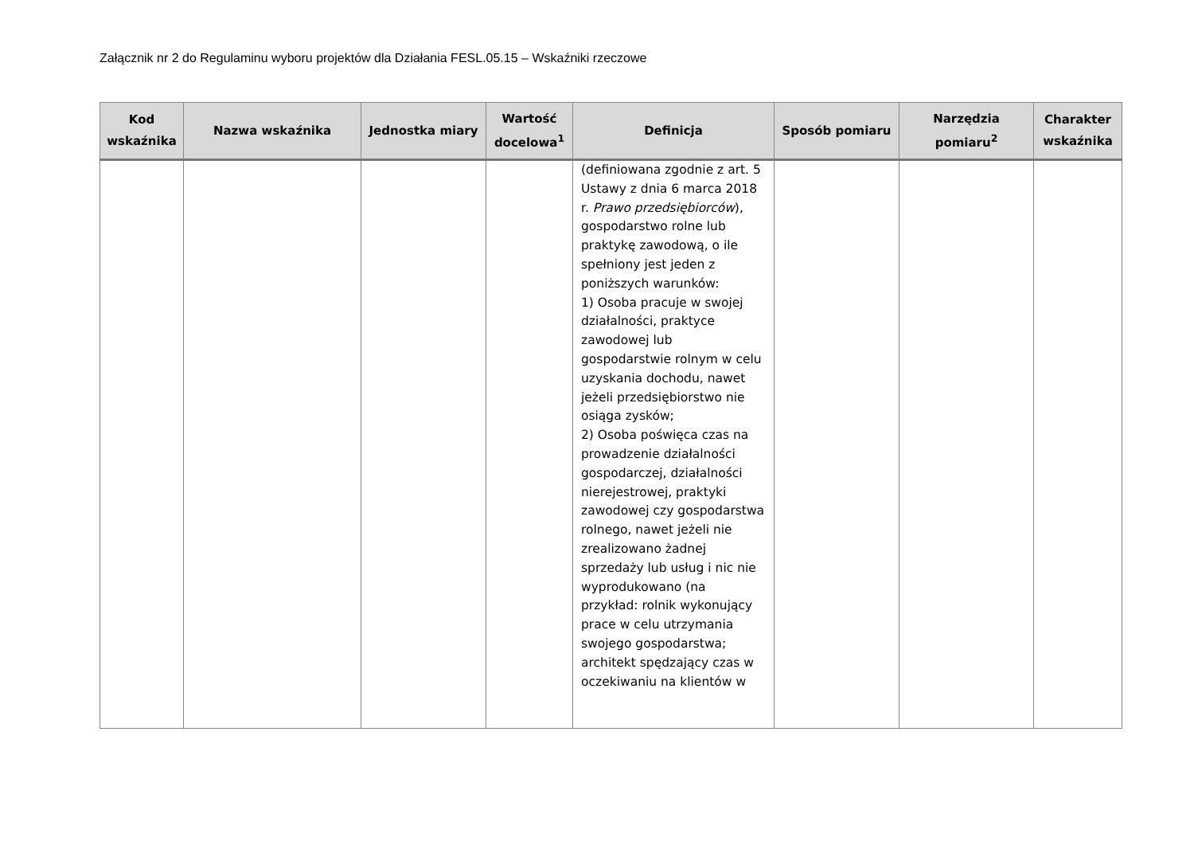Załącznik nr 2 do Regulaminu wyboru projektów dla Działania FESL.05.15 – Wskaźniki rzeczowe
| Kod wskaźnika | Nazwa wskaźnika | Jednostka miary | Wartość docelowa<sup>1</sup> | Definicja | Sposób pomiaru | Narzędzia pomiaru<sup>2</sup> | Charakter wskaźnika |
| --- | --- | --- | --- | --- | --- | --- | --- |
| | | | | (definiowana zgodnie z art. 5 Ustawy z dnia 6 marca 2018 r. Prawo przedsiębiorców ), gospodarstwo rolne lub praktykę zawodową, o ile spełniony jest jeden z poniższych warunków: 1) Osoba pracuje w swojej działalności, praktyce zawodowej lub gospodarstwie rolnym w celu uzyskania dochodu, nawet jeżeli przedsiębiorstwo nie osiąga zysków; 2) Osoba poświęca czas na prowadzenie działalności gospodarczej, działalności nierejestrowej, praktyki zawodowej czy gospodarstwa rolnego, nawet jeżeli nie zrealizowano żadnej sprzedaży lub usług i nic nie wyprodukowano (na przykład: rolnik wykonujący prace w celu utrzymania swojego gospodarstwa; architekt spędzający czas w oczekiwaniu na klientów w | | | |